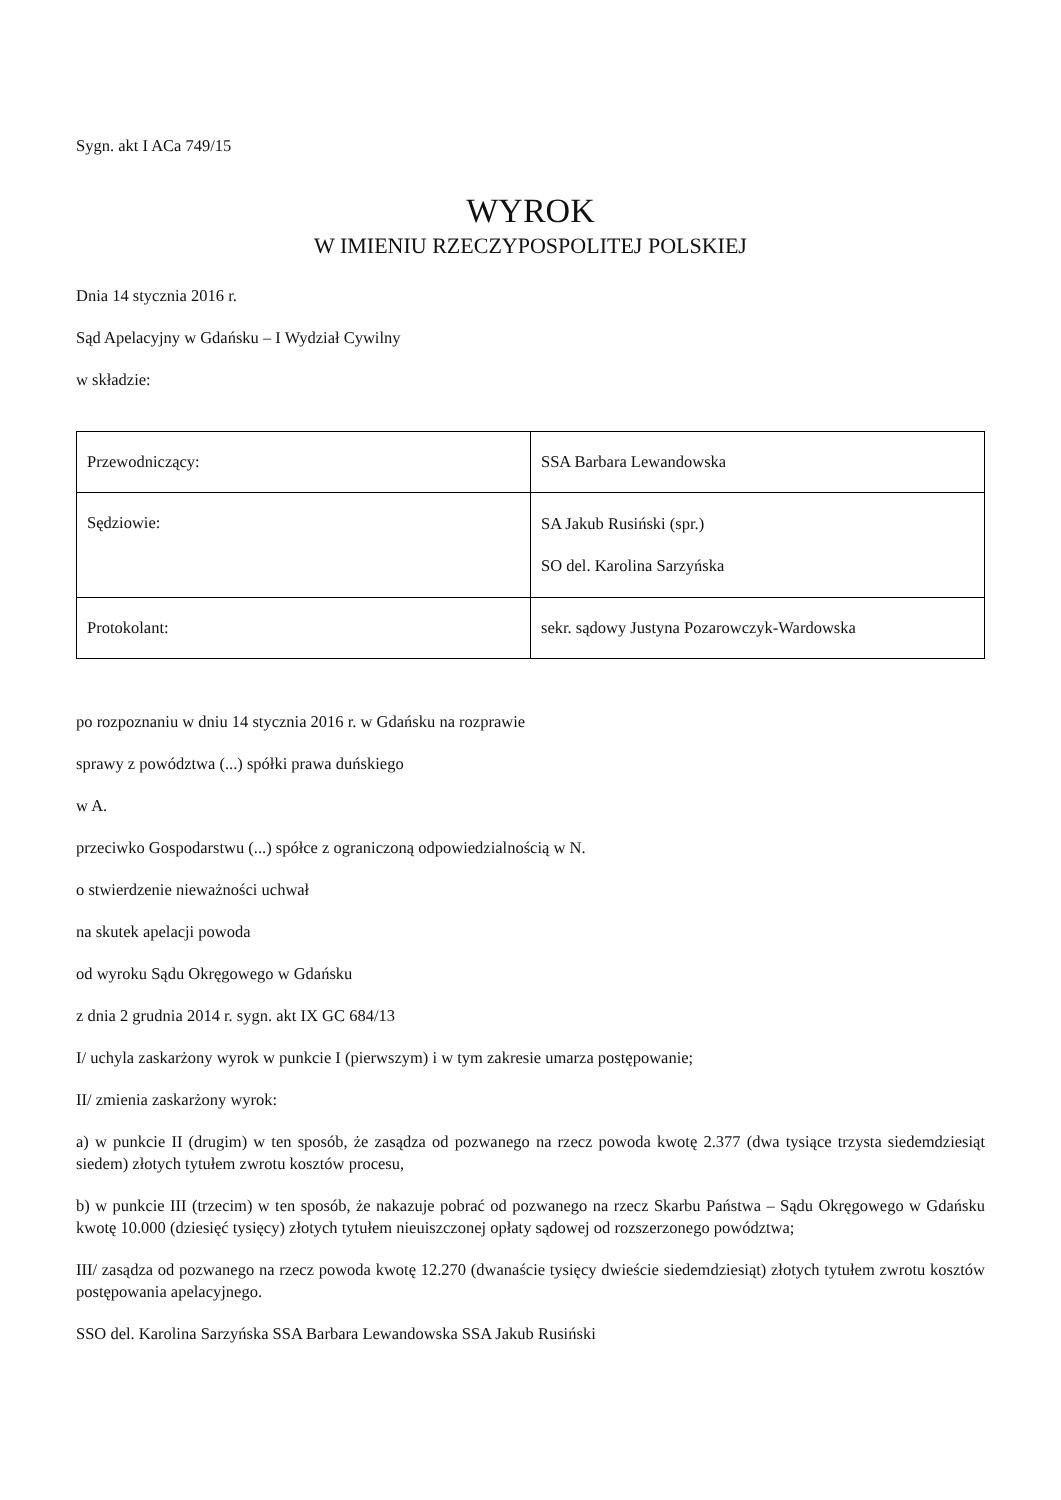Sygn. akt I ACa 749/15
WYROK
W IMIENIU RZECZYPOSPOLITEJ POLSKIEJ
Dnia 14 stycznia 2016 r.
Sąd Apelacyjny w Gdańsku – I Wydział Cywilny
w składzie:
| Przewodniczący: | SSA Barbara Lewandowska |
| Sędziowie: | SA Jakub Rusiński (spr.) SO del. Karolina Sarzyńska |
| Protokolant: | sekr. sądowy Justyna Pozarowczyk-Wardowska |
po rozpoznaniu w dniu 14 stycznia 2016 r. w Gdańsku na rozprawie
sprawy z powództwa (...) spółki prawa duńskiego
w A.
przeciwko Gospodarstwu (...) spółce z ograniczoną odpowiedzialnością w N.
o stwierdzenie nieważności uchwał
na skutek apelacji powoda
od wyroku Sądu Okręgowego w Gdańsku
z dnia 2 grudnia 2014 r. sygn. akt IX GC 684/13
I/ uchyla zaskarżony wyrok w punkcie I (pierwszym) i w tym zakresie umarza postępowanie;
II/ zmienia zaskarżony wyrok:
a) w punkcie II (drugim) w ten sposób, że zasądza od pozwanego na rzecz powoda kwotę 2.377 (dwa tysiące trzysta siedemdziesiąt siedem) złotych tytułem zwrotu kosztów procesu,
b) w punkcie III (trzecim) w ten sposób, że nakazuje pobrać od pozwanego na rzecz Skarbu Państwa – Sądu Okręgowego w Gdańsku kwotę 10.000 (dziesięć tysięcy) złotych tytułem nieuiszczonej opłaty sądowej od rozszerzonego powództwa;
III/ zasądza od pozwanego na rzecz powoda kwotę 12.270 (dwanaście tysięcy dwieście siedemdziesiąt) złotych tytułem zwrotu kosztów postępowania apelacyjnego.
SSO del. Karolina Sarzyńska SSA Barbara Lewandowska SSA Jakub Rusiński